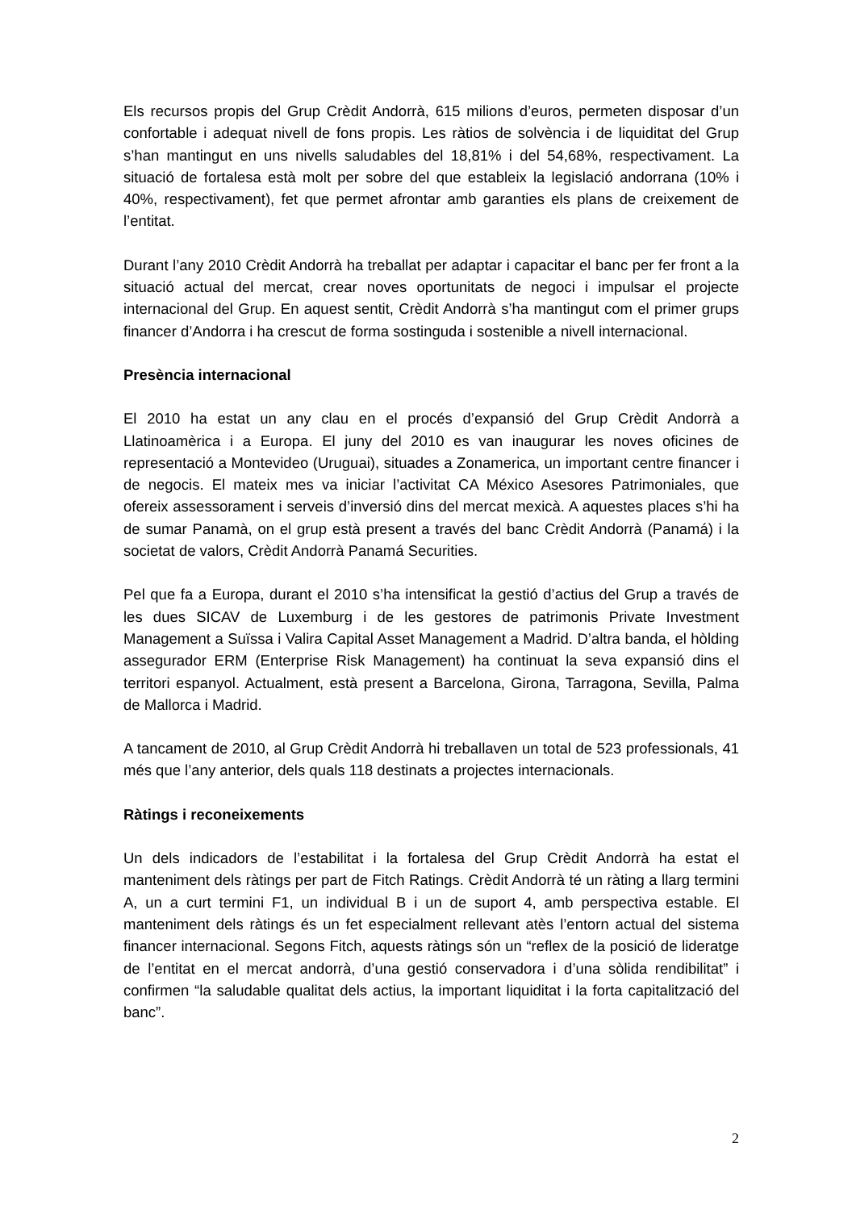Els recursos propis del Grup Crèdit Andorrà, 615 milions d’euros, permeten disposar d’un confortable i adequat nivell de fons propis. Les ràtios de solvència i de liquiditat del Grup s’han mantingut en uns nivells saludables del 18,81% i del 54,68%, respectivament. La situació de fortalesa està molt per sobre del que estableix la legislació andorrana (10% i 40%, respectivament), fet que permet afrontar amb garanties els plans de creixement de l’entitat.
Durant l’any 2010 Crèdit Andorrà ha treballat per adaptar i capacitar el banc per fer front a la situació actual del mercat, crear noves oportunitats de negoci i impulsar el projecte internacional del Grup. En aquest sentit, Crèdit Andorrà s’ha mantingut com el primer grups financer d’Andorra i ha crescut de forma sostinguda i sostenible a nivell internacional.
Presència internacional
El 2010 ha estat un any clau en el procés d’expansió del Grup Crèdit Andorrà a Llatinoamèrica i a Europa. El juny del 2010 es van inaugurar les noves oficines de representació a Montevideo (Uruguai), situades a Zonamerica, un important centre financer i de negocis. El mateix mes va iniciar l’activitat CA México Asesores Patrimoniales, que ofereix assessorament i serveis d’inversió dins del mercat mexicà. A aquestes places s’hi ha de sumar Panamà, on el grup està present a través del banc Crèdit Andorrà (Panamá) i la societat de valors, Crèdit Andorrà Panamá Securities.
Pel que fa a Europa, durant el 2010 s’ha intensificat la gestió d’actius del Grup a través de les dues SICAV de Luxemburg i de les gestores de patrimonis Private Investment Management a Suïssa i Valira Capital Asset Management a Madrid. D’altra banda, el hòlding assegurador ERM (Enterprise Risk Management) ha continuat la seva expansió dins el territori espanyol. Actualment, està present a Barcelona, Girona, Tarragona, Sevilla, Palma de Mallorca i Madrid.
A tancament de 2010, al Grup Crèdit Andorrà hi treballaven un total de 523 professionals, 41 més que l’any anterior, dels quals 118 destinats a projectes internacionals.
Ràtings i reconeixements
Un dels indicadors de l’estabilitat i la fortalesa del Grup Crèdit Andorrà ha estat el manteniment dels ràtings per part de Fitch Ratings. Crèdit Andorrà té un ràting a llarg termini A, un a curt termini F1, un individual B i un de suport 4, amb perspectiva estable. El manteniment dels ràtings és un fet especialment rellevant atès l’entorn actual del sistema financer internacional. Segons Fitch, aquests ràtings són un “reflex de la posició de lideratge de l’entitat en el mercat andorrà, d’una gestió conservadora i d’una sòlida rendibilitat” i confirmen “la saludable qualitat dels actius, la important liquiditat i la forta capitalització del banc”.
2